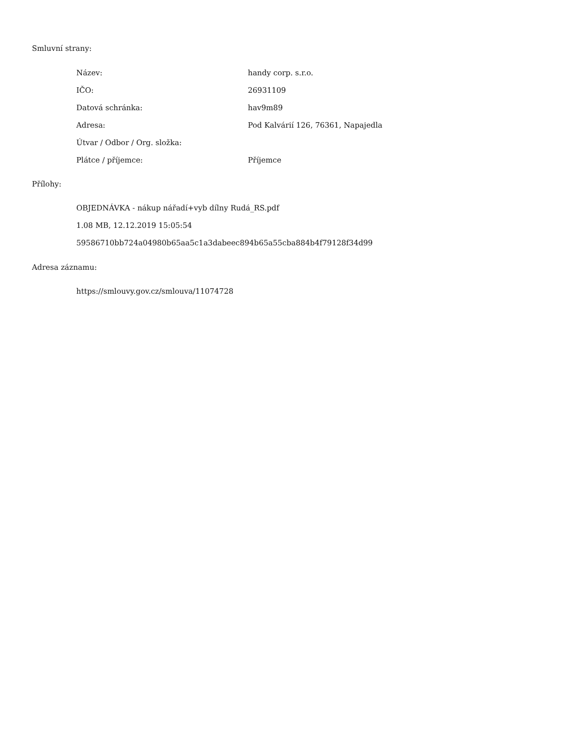Smluvní strany:
| Název: | handy corp. s.r.o. |
| IČO: | 26931109 |
| Datová schránka: | hav9m89 |
| Adresa: | Pod Kalvárií 126, 76361, Napajedla |
| Útvar / Odbor / Org. složka: | |
| Plátce / příjemce: | Příjemce |
Přílohy:
OBJEDNÁVKA - nákup nářadí+vyb dílny Rudá_RS.pdf
1.08 MB, 12.12.2019 15:05:54
59586710bb724a04980b65aa5c1a3dabeec894b65a55cba884b4f79128f34d99
Adresa záznamu:
https://smlouvy.gov.cz/smlouva/11074728